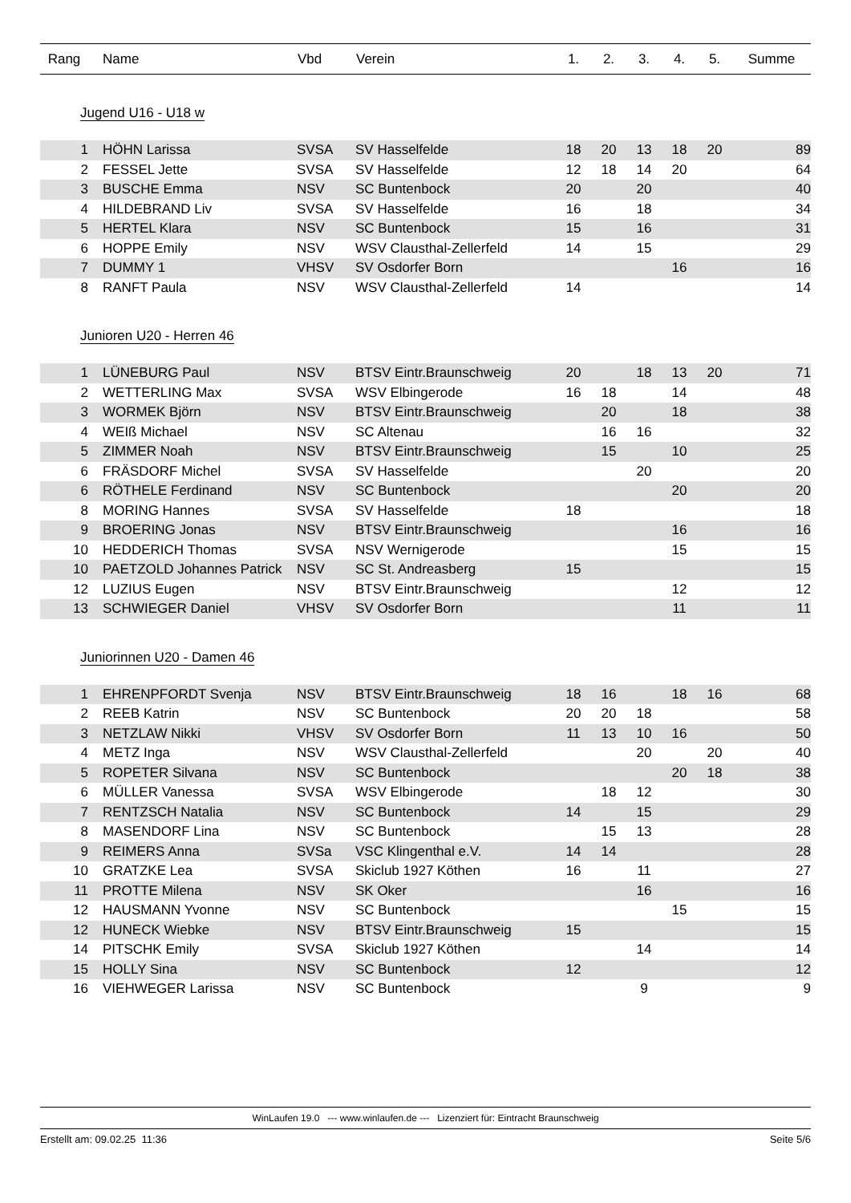| Rang | Name | Vbd | Verein | 1. | 2. | 3. | 4. | 5. | Summe |
| --- | --- | --- | --- | --- | --- | --- | --- | --- | --- |
| Jugend U16 - U18 w | | | | | | | | | |
| 1 | HÖHN Larissa | SVSA | SV Hasselfelde | 18 | 20 | 13 | 18 | 20 | 89 |
| 2 | FESSEL Jette | SVSA | SV Hasselfelde | 12 | 18 | 14 | 20 | | 64 |
| 3 | BUSCHE Emma | NSV | SC Buntenbock | 20 | | 20 | | | 40 |
| 4 | HILDEBRAND Liv | SVSA | SV Hasselfelde | 16 | | 18 | | | 34 |
| 5 | HERTEL Klara | NSV | SC Buntenbock | 15 | | 16 | | | 31 |
| 6 | HOPPE Emily | NSV | WSV Clausthal-Zellerfeld | 14 | | 15 | | | 29 |
| 7 | DUMMY 1 | VHSV | SV Osdorfer Born | | | | 16 | | 16 |
| 8 | RANFT Paula | NSV | WSV Clausthal-Zellerfeld | 14 | | | | | 14 |
| Junioren U20 - Herren 46 | | | | | | | | | |
| 1 | LÜNEBURG Paul | NSV | BTSV Eintr.Braunschweig | 20 | | 18 | 13 | 20 | 71 |
| 2 | WETTERLING Max | SVSA | WSV Elbingerode | 16 | 18 | | 14 | | 48 |
| 3 | WORMEK Björn | NSV | BTSV Eintr.Braunschweig | | 20 | | 18 | | 38 |
| 4 | WEIß Michael | NSV | SC Altenau | | 16 | 16 | | | 32 |
| 5 | ZIMMER Noah | NSV | BTSV Eintr.Braunschweig | | 15 | | 10 | | 25 |
| 6 | FRÄSDORF Michel | SVSA | SV Hasselfelde | | | 20 | | | 20 |
| 6 | RÖTHELE Ferdinand | NSV | SC Buntenbock | | | | 20 | | 20 |
| 8 | MORING Hannes | SVSA | SV Hasselfelde | 18 | | | | | 18 |
| 9 | BROERING Jonas | NSV | BTSV Eintr.Braunschweig | | | | 16 | | 16 |
| 10 | HEDDERICH Thomas | SVSA | NSV Wernigerode | | | | 15 | | 15 |
| 10 | PAETZOLD Johannes Patrick | NSV | SC St. Andreasberg | 15 | | | | | 15 |
| 12 | LUZIUS Eugen | NSV | BTSV Eintr.Braunschweig | | | | 12 | | 12 |
| 13 | SCHWIEGER Daniel | VHSV | SV Osdorfer Born | | | | 11 | | 11 |
| Juniorinnen U20 - Damen 46 | | | | | | | | | |
| 1 | EHRENPFORDT Svenja | NSV | BTSV Eintr.Braunschweig | 18 | 16 | | 18 | 16 | 68 |
| 2 | REEB Katrin | NSV | SC Buntenbock | 20 | 20 | 18 | | | 58 |
| 3 | NETZLAW Nikki | VHSV | SV Osdorfer Born | 11 | 13 | 10 | 16 | | 50 |
| 4 | METZ Inga | NSV | WSV Clausthal-Zellerfeld | | | 20 | | 20 | 40 |
| 5 | ROPETER Silvana | NSV | SC Buntenbock | | | | 20 | 18 | 38 |
| 6 | MÜLLER Vanessa | SVSA | WSV Elbingerode | | 18 | 12 | | | 30 |
| 7 | RENTZSCH Natalia | NSV | SC Buntenbock | 14 | | 15 | | | 29 |
| 8 | MASENDORF Lina | NSV | SC Buntenbock | | 15 | 13 | | | 28 |
| 9 | REIMERS Anna | SVSa | VSC Klingenthal e.V. | 14 | 14 | | | | 28 |
| 10 | GRATZKE Lea | SVSA | Skiclub 1927 Köthen | 16 | | 11 | | | 27 |
| 11 | PROTTE Milena | NSV | SK Oker | | | 16 | | | 16 |
| 12 | HAUSMANN Yvonne | NSV | SC Buntenbock | | | | 15 | | 15 |
| 12 | HUNECK Wiebke | NSV | BTSV Eintr.Braunschweig | 15 | | | | | 15 |
| 14 | PITSCHK Emily | SVSA | Skiclub 1927 Köthen | | | 14 | | | 14 |
| 15 | HOLLY Sina | NSV | SC Buntenbock | 12 | | | | | 12 |
| 16 | VIEHWEGER Larissa | NSV | SC Buntenbock | | | 9 | | | 9 |
WinLaufen 19.0 --- www.winlaufen.de --- Lizenziert für: Eintracht Braunschweig
Erstellt am: 09.02.25 11:36 Seite 5/6